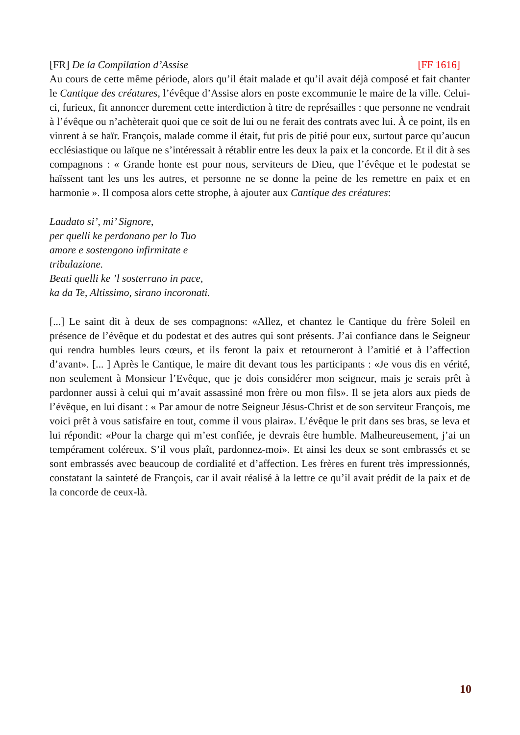[FR] De la Compilation d’Assise [FF 1616]
Au cours de cette même période, alors qu’il était malade et qu’il avait déjà composé et fait chanter le Cantique des créatures, l’évêque d’Assise alors en poste excommunie le maire de la ville. Celui-ci, furieux, fit annoncer durement cette interdiction à titre de représailles : que personne ne vendrait à l’évêque ou n’achèterait quoi que ce soit de lui ou ne ferait des contrats avec lui. À ce point, ils en vinrent à se haïr. François, malade comme il était, fut pris de pitié pour eux, surtout parce qu’aucun ecclésiastique ou laïque ne s’intéressait à rétablir entre les deux la paix et la concorde. Et il dit à ses compagnons : « Grande honte est pour nous, serviteurs de Dieu, que l’évêque et le podestat se haïssent tant les uns les autres, et personne ne se donne la peine de les remettre en paix et en harmonie ». Il composa alors cette strophe, à ajouter aux Cantique des créatures:
Laudato si’, mi’ Signore,
per quelli ke perdonano per lo Tuo amore e sostengono infirmitate e tribulazione.
Beati quelli ke ’l sosterrano in pace, ka da Te, Altissimo, sirano incoronati.
[...] Le saint dit à deux de ses compagnons: «Allez, et chantez le Cantique du frère Soleil en présence de l’évêque et du podestat et des autres qui sont présents. J’ai confiance dans le Seigneur qui rendra humbles leurs cœurs, et ils feront la paix et retourneront à l’amitié et à l’affection d’avant». [... ] Après le Cantique, le maire dit devant tous les participants : «Je vous dis en vérité, non seulement à Monsieur l’Evêque, que je dois considérer mon seigneur, mais je serais prêt à pardonner aussi à celui qui m’avait assassiné mon frère ou mon fils». Il se jeta alors aux pieds de l’évêque, en lui disant : « Par amour de notre Seigneur Jésus-Christ et de son serviteur François, me voici prêt à vous satisfaire en tout, comme il vous plaira». L’évêque le prit dans ses bras, se leva et lui répondit: «Pour la charge qui m’est confiée, je devrais être humble. Malheureusement, j’ai un tempérament coléreux. S’il vous plaît, pardonnez-moi». Et ainsi les deux se sont embrassés et se sont embrassés avec beaucoup de cordialité et d’affection. Les frères en furent très impressionnés, constatant la sainteté de François, car il avait réalisé à la lettre ce qu’il avait prédit de la paix et de la concorde de ceux-là.
10